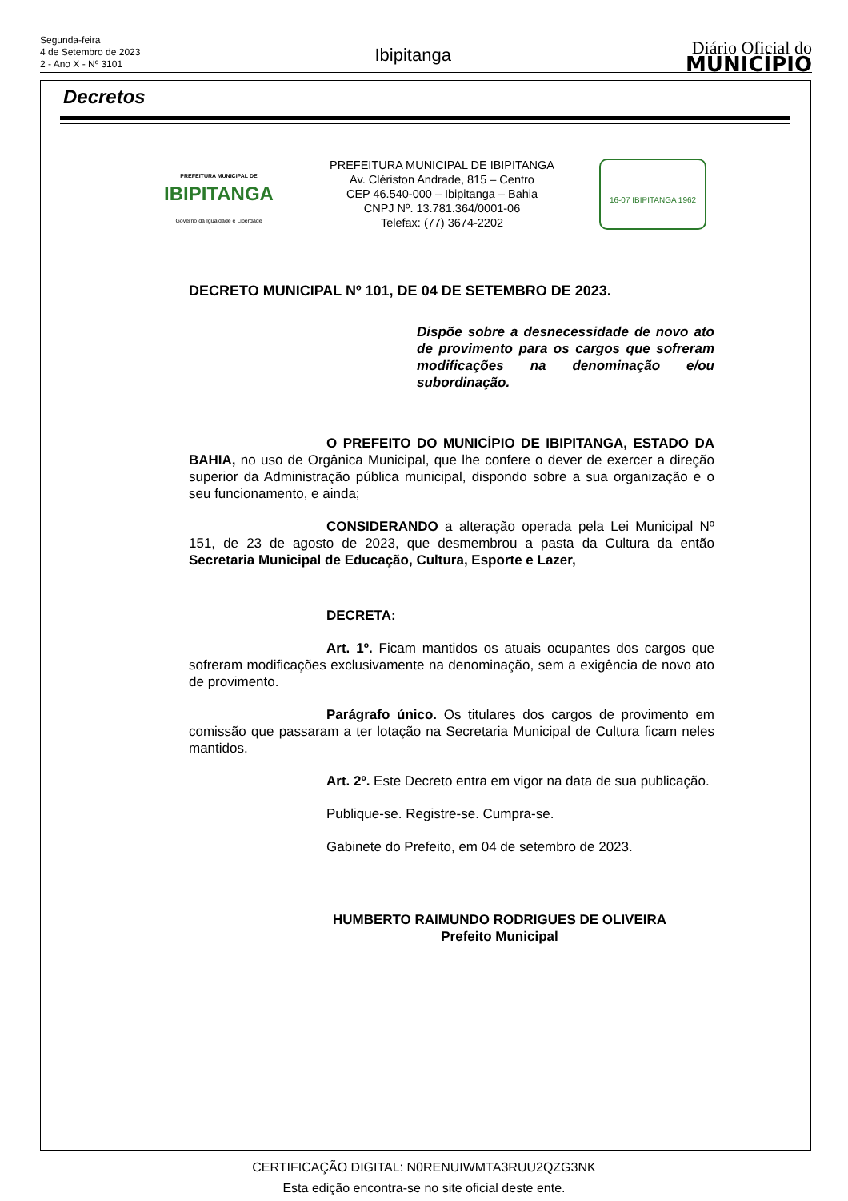Segunda-feira
4 de Setembro de 2023
2 - Ano X - Nº 3101
Ibipitanga
Diário Oficial do
MUNICÍPIO
Decretos
PREFEITURA MUNICIPAL DE
IBIPITANGA
Governo da Igualdade e Liberdade
PREFEITURA MUNICIPAL DE IBIPITANGA
Av. Clériston Andrade, 815 – Centro
CEP 46.540-000 – Ibipitanga – Bahia
CNPJ Nº. 13.781.364/0001-06
Telefax: (77) 3674-2202
16-07 IBIPITANGA 1962
DECRETO MUNICIPAL Nº 101, DE 04 DE SETEMBRO DE 2023.
Dispõe sobre a desnecessidade de novo ato de provimento para os cargos que sofreram modificações na denominação e/ou subordinação.
O PREFEITO DO MUNICÍPIO DE IBIPITANGA, ESTADO DA BAHIA, no uso de Orgânica Municipal, que lhe confere o dever de exercer a direção superior da Administração pública municipal, dispondo sobre a sua organização e o seu funcionamento, e ainda;
CONSIDERANDO a alteração operada pela Lei Municipal Nº 151, de 23 de agosto de 2023, que desmembrou a pasta da Cultura da então Secretaria Municipal de Educação, Cultura, Esporte e Lazer,
DECRETA:
Art. 1º. Ficam mantidos os atuais ocupantes dos cargos que sofreram modificações exclusivamente na denominação, sem a exigência de novo ato de provimento.
Parágrafo único. Os titulares dos cargos de provimento em comissão que passaram a ter lotação na Secretaria Municipal de Cultura ficam neles mantidos.
Art. 2º. Este Decreto entra em vigor na data de sua publicação.
Publique-se. Registre-se. Cumpra-se.
Gabinete do Prefeito, em 04 de setembro de 2023.
HUMBERTO RAIMUNDO RODRIGUES DE OLIVEIRA
Prefeito Municipal
CERTIFICAÇÃO DIGITAL: N0RENUIWMTA3RUU2QZG3NK
Esta edição encontra-se no site oficial deste ente.